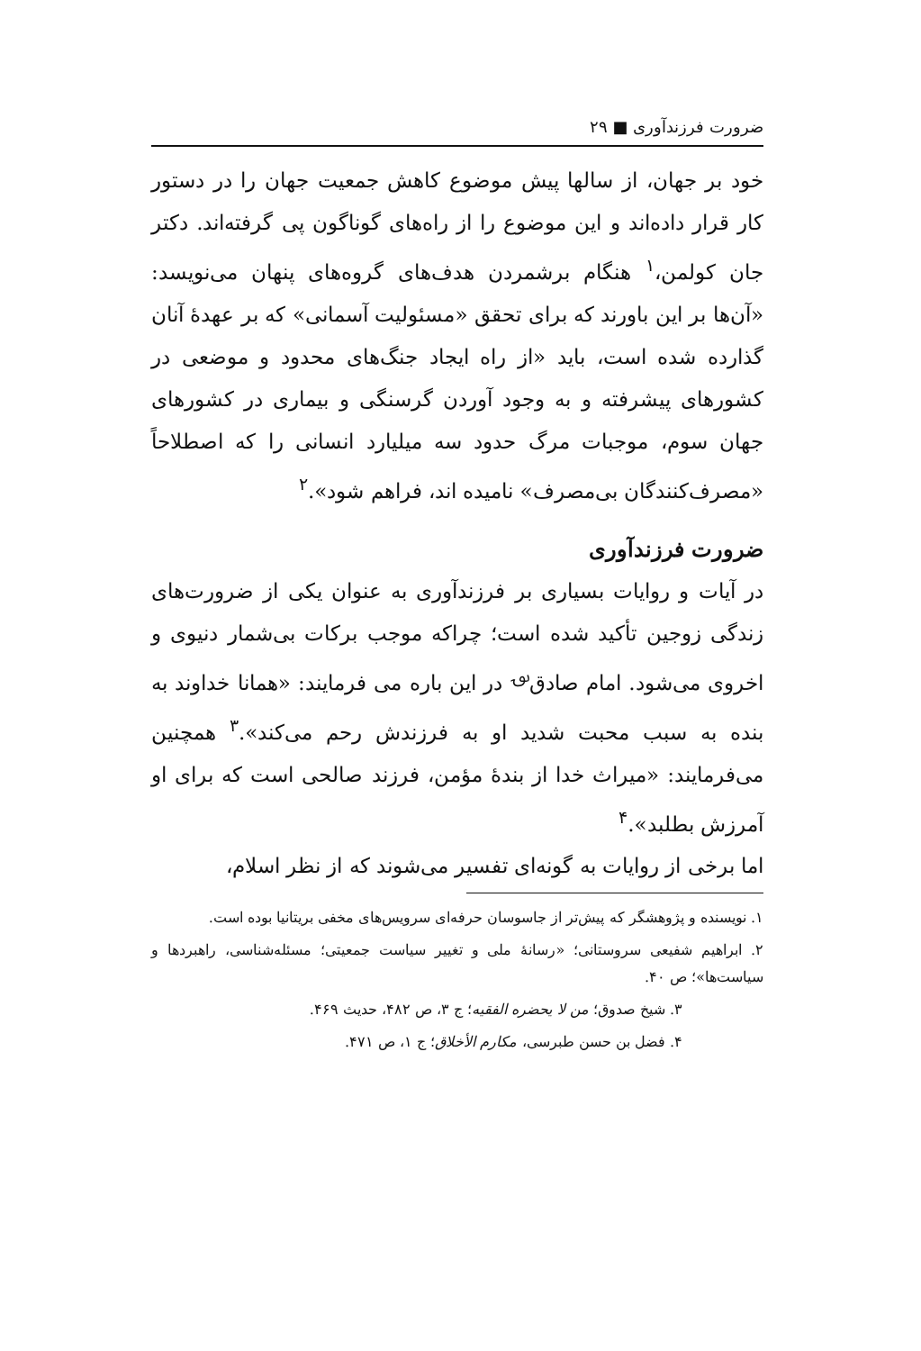ضرورت فرزندآوری ■ ۲۹
خود بر جهان، از سالها پیش موضوع کاهش جمعیت جهان را در دستور کار قرار داده‌اند و این موضوع را از راه‌های گوناگون پی گرفته‌اند. دکتر جان کولمن،<sup>۱</sup> هنگام برشمردن هدف‌های گروه‌های پنهان می‌نویسد: «آن‌ها بر این باورند که برای تحقق «مسئولیت آسمانی» که بر عهدهٔ آنان گذارده شده است، باید «از راه ایجاد جنگ‌های محدود و موضعی در کشورهای پیشرفته و به وجود آوردن گرسنگی و بیماری در کشورهای جهان سوم، موجبات مرگ حدود سه میلیارد انسانی را که اصطلاحاً «مصرف‌کنندگان بی‌مصرف» نامیده اند، فراهم شود».<sup>۲</sup>
ضرورت فرزندآوری
در آیات و روایات بسیاری بر فرزندآوری به عنوان یکی از ضرورت‌های زندگی زوجین تأکید شده است؛ چراکه موجب برکات بی‌شمار دنیوی و اخروی می‌شود. امام صادق<sup>؈</sup> در این باره می فرمایند: «همانا خداوند به بنده به سبب محبت شدید او به فرزندش رحم می‌کند».<sup>۳</sup> همچنین می‌فرمایند: «میراث خدا از بندهٔ مؤمن، فرزند صالحی است که برای او آمرزش بطلبد».<sup>۴</sup>
اما برخی از روایات به گونه‌ای تفسیر می‌شوند که از نظر اسلام،
۱. نویسنده و پژوهشگر که پیش‌تر از جاسوسان حرفه‌ای سرویس‌های مخفی بریتانیا بوده است.
۲. ابراهیم شفیعی سروستانی؛ «رسانهٔ ملی و تغییر سیاست جمعیتی؛ مسئله‌شناسی، راهبردها و سیاست‌ها»؛ ص ۴۰.
۳. شیخ صدوق؛ من لا یحضره الفقیه؛ ج ۳، ص ۴۸۲، حدیث ۴۶۹.
۴. فضل بن حسن طبرسی، مکارم الأخلاق؛ ج ۱، ص ۴۷۱.